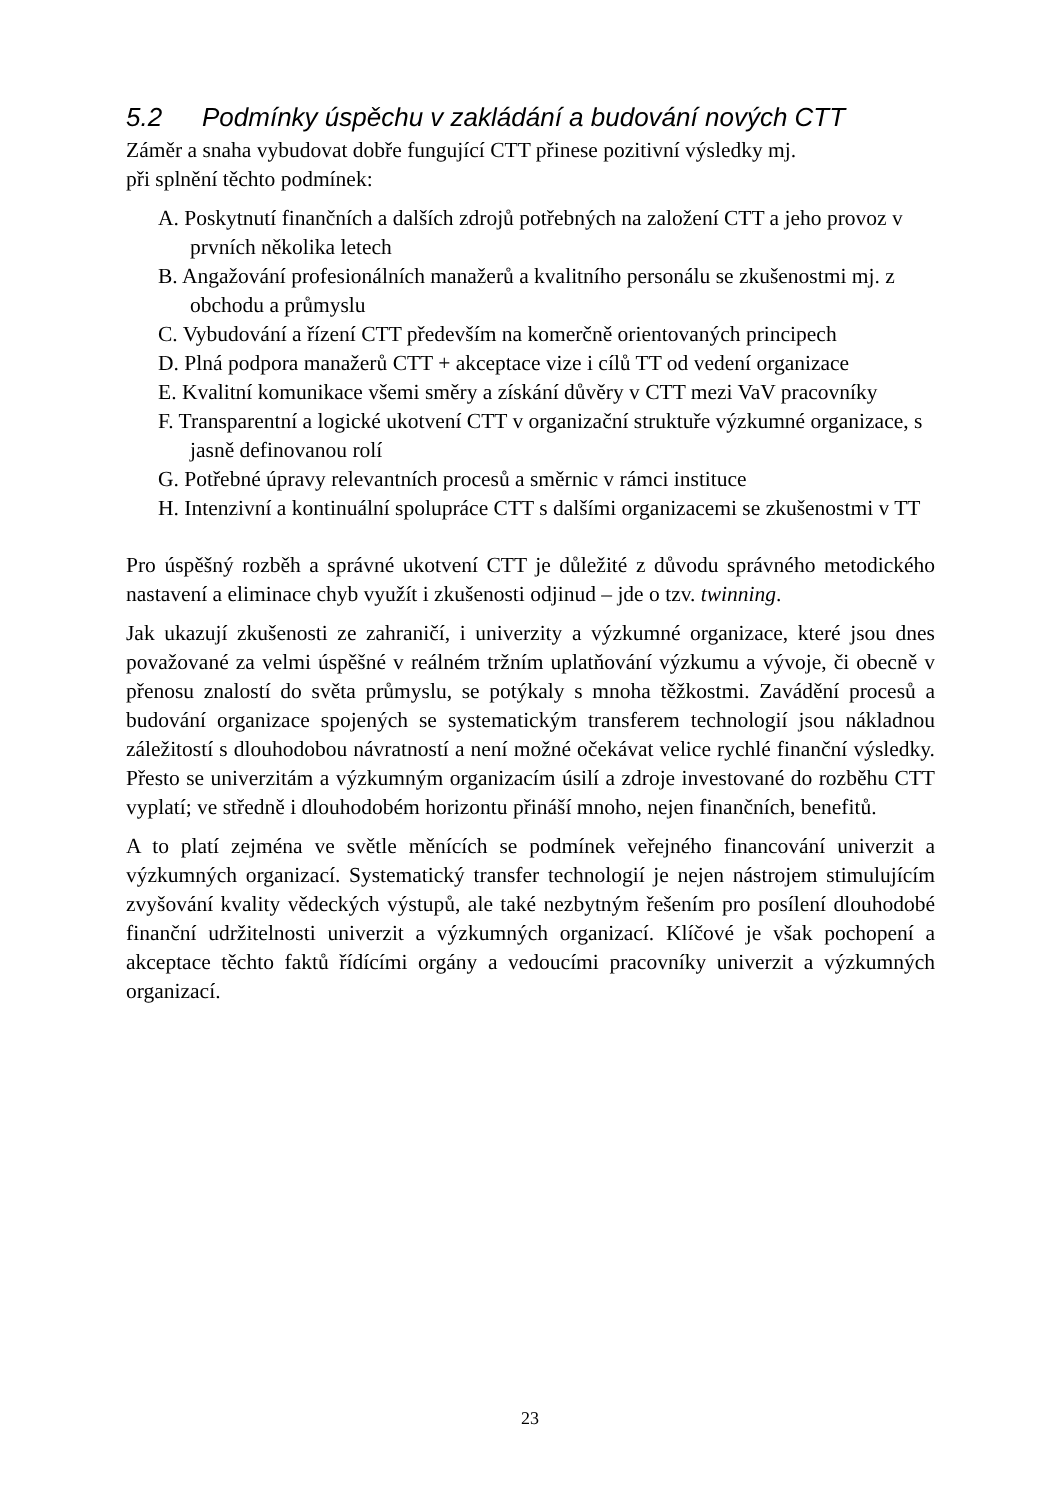5.2 Podmínky úspěchu v zakládání a budování nových CTT
Záměr a snaha vybudovat dobře fungující CTT přinese pozitivní výsledky mj.
při splnění těchto podmínek:
A. Poskytnutí finančních a dalších zdrojů potřebných na založení CTT a jeho provoz v prvních několika letech
B. Angažování profesionálních manažerů a kvalitního personálu se zkušenostmi mj. z obchodu a průmyslu
C. Vybudování a řízení CTT především na komerčně orientovaných principech
D. Plná podpora manažerů CTT + akceptace vize i cílů TT od vedení organizace
E. Kvalitní komunikace všemi směry a získání důvěry v CTT mezi VaV pracovníky
F. Transparentní a logické ukotvení CTT v organizační struktuře výzkumné organizace, s jasně definovanou rolí
G. Potřebné úpravy relevantních procesů a směrnic v rámci instituce
H. Intenzivní a kontinuální spolupráce CTT s dalšími organizacemi se zkušenostmi v TT
Pro úspěšný rozběh a správné ukotvení CTT je důležité z důvodu správného metodického nastavení a eliminace chyb využít i zkušenosti odjinud – jde o tzv. twinning.
Jak ukazují zkušenosti ze zahraničí, i univerzity a výzkumné organizace, které jsou dnes považované za velmi úspěšné v reálném tržním uplatňování výzkumu a vývoje, či obecně v přenosu znalostí do světa průmyslu, se potýkaly s mnoha těžkostmi. Zavádění procesů a budování organizace spojených se systematickým transferem technologií jsou nákladnou záležitostí s dlouhodobou návratností a není možné očekávat velice rychlé finanční výsledky. Přesto se univerzitám a výzkumným organizacím úsilí a zdroje investované do rozběhu CTT vyplatí; ve středně i dlouhodobém horizontu přináší mnoho, nejen finančních, benefitů.
A to platí zejména ve světle měnících se podmínek veřejného financování univerzit a výzkumných organizací. Systematický transfer technologií je nejen nástrojem stimulujícím zvyšování kvality vědeckých výstupů, ale také nezbytným řešením pro posílení dlouhodobé finanční udržitelnosti univerzit a výzkumných organizací. Klíčové je však pochopení a akceptace těchto faktů řídícími orgány a vedoucími pracovníky univerzit a výzkumných organizací.
23